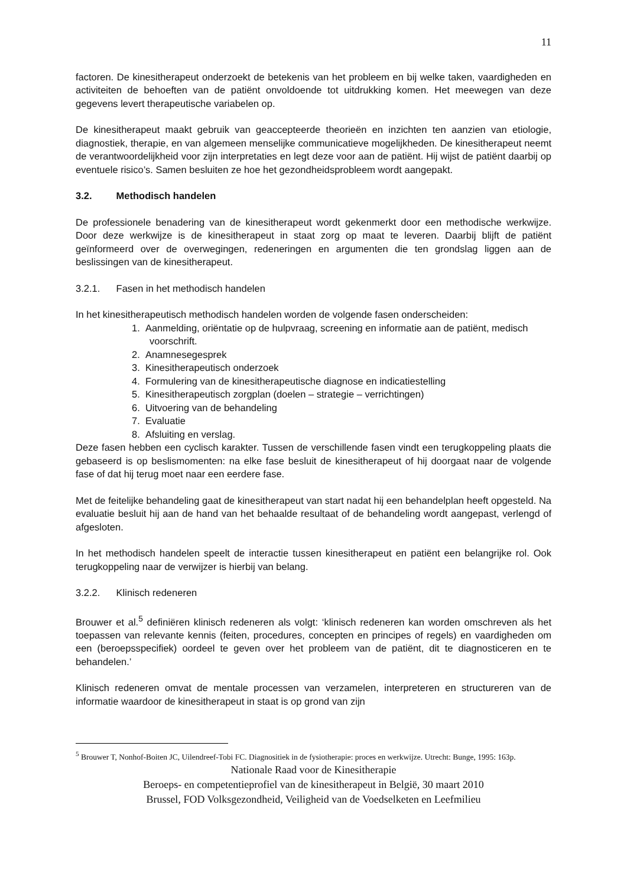11
factoren. De kinesitherapeut onderzoekt de betekenis van het probleem en bij welke taken, vaardigheden en activiteiten de behoeften van de patiënt onvoldoende tot uitdrukking komen. Het meewegen van deze gegevens levert therapeutische variabelen op.
De kinesitherapeut maakt gebruik van geaccepteerde theorieën en inzichten ten aanzien van etiologie, diagnostiek, therapie, en van algemeen menselijke communicatieve mogelijkheden. De kinesitherapeut neemt de verantwoordelijkheid voor zijn interpretaties en legt deze voor aan de patiënt. Hij wijst de patiënt daarbij op eventuele risico’s. Samen besluiten ze hoe het gezondheidsprobleem wordt aangepakt.
3.2. Methodisch handelen
De professionele benadering van de kinesitherapeut wordt gekenmerkt door een methodische werkwijze. Door deze werkwijze is de kinesitherapeut in staat zorg op maat te leveren. Daarbij blijft de patiënt geïnformeerd over de overwegingen, redeneringen en argumenten die ten grondslag liggen aan de beslissingen van de kinesitherapeut.
3.2.1. Fasen in het methodisch handelen
In het kinesitherapeutisch methodisch handelen worden de volgende fasen onderscheiden:
1. Aanmelding, oriëntatie op de hulpvraag, screening en informatie aan de patiënt, medisch voorschrift.
2. Anamnesegesprek
3. Kinesitherapeutisch onderzoek
4. Formulering van de kinesitherapeutische diagnose en indicatiestelling
5. Kinesitherapeutisch zorgplan (doelen – strategie – verrichtingen)
6. Uitvoering van de behandeling
7. Evaluatie
8. Afsluiting en verslag.
Deze fasen hebben een cyclisch karakter. Tussen de verschillende fasen vindt een terugkoppeling plaats die gebaseerd is op beslismomenten: na elke fase besluit de kinesitherapeut of hij doorgaat naar de volgende fase of dat hij terug moet naar een eerdere fase.
Met de feitelijke behandeling gaat de kinesitherapeut van start nadat hij een behandelplan heeft opgesteld. Na evaluatie besluit hij aan de hand van het behaalde resultaat of de behandeling wordt aangepast, verlengd of afgesloten.
In het methodisch handelen speelt de interactie tussen kinesitherapeut en patiënt een belangrijke rol. Ook terugkoppeling naar de verwijzer is hierbij van belang.
3.2.2. Klinisch redeneren
Brouwer et al.<sup>5</sup> definiëren klinisch redeneren als volgt: ‘klinisch redeneren kan worden omschreven als het toepassen van relevante kennis (feiten, procedures, concepten en principes of regels) en vaardigheden om een (beroepsspecifiek) oordeel te geven over het probleem van de patiënt, dit te diagnosticeren en te behandelen.’
Klinisch redeneren omvat de mentale processen van verzamelen, interpreteren en structureren van de informatie waardoor de kinesitherapeut in staat is op grond van zijn
<sup>5</sup> Brouwer T, Nonhof-Boiten JC, Uilendreef-Tobi FC. Diagnositiek in de fysiotherapie: proces en werkwijze. Utrecht: Bunge, 1995: 163p.
Nationale Raad voor de Kinesitherapie
Beroeps- en competentieprofiel van de kinesitherapeut in België, 30 maart 2010
Brussel, FOD Volksgezondheid, Veiligheid van de Voedselketen en Leefmilieu